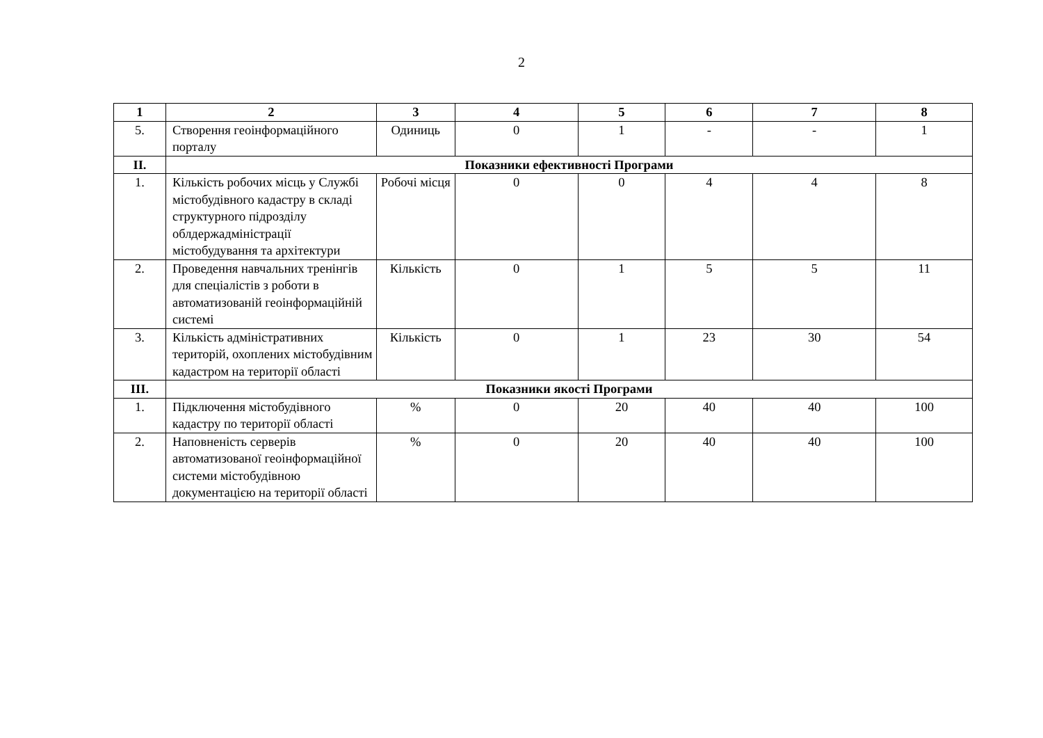2
| 1 | 2 | 3 | 4 | 5 | 6 | 7 | 8 |
| --- | --- | --- | --- | --- | --- | --- | --- |
| 5. | Створення геоінформаційного порталу | Одиниць | 0 | 1 | - | - | 1 |
| ІІ. | Показники ефективності Програми | | | | | | |
| 1. | Кількість робочих місць у Службі містобудівного кадастру в складі структурного підрозділу облдержадміністрації містобудування та архітектури | Робочі місця | 0 | 0 | 4 | 4 | 8 |
| 2. | Проведення навчальних тренінгів для спеціалістів з роботи в автоматизованій геоінформаційній системі | Кількість | 0 | 1 | 5 | 5 | 11 |
| 3. | Кількість адміністративних територій, охоплених містобудівним кадастром на території області | Кількість | 0 | 1 | 23 | 30 | 54 |
| ІІІ. | Показники якості Програми | | | | | | |
| 1. | Підключення містобудівного кадастру по території області | % | 0 | 20 | 40 | 40 | 100 |
| 2. | Наповненість серверів автоматизованої геоінформаційної системи містобудівною документацією на території області | % | 0 | 20 | 40 | 40 | 100 |